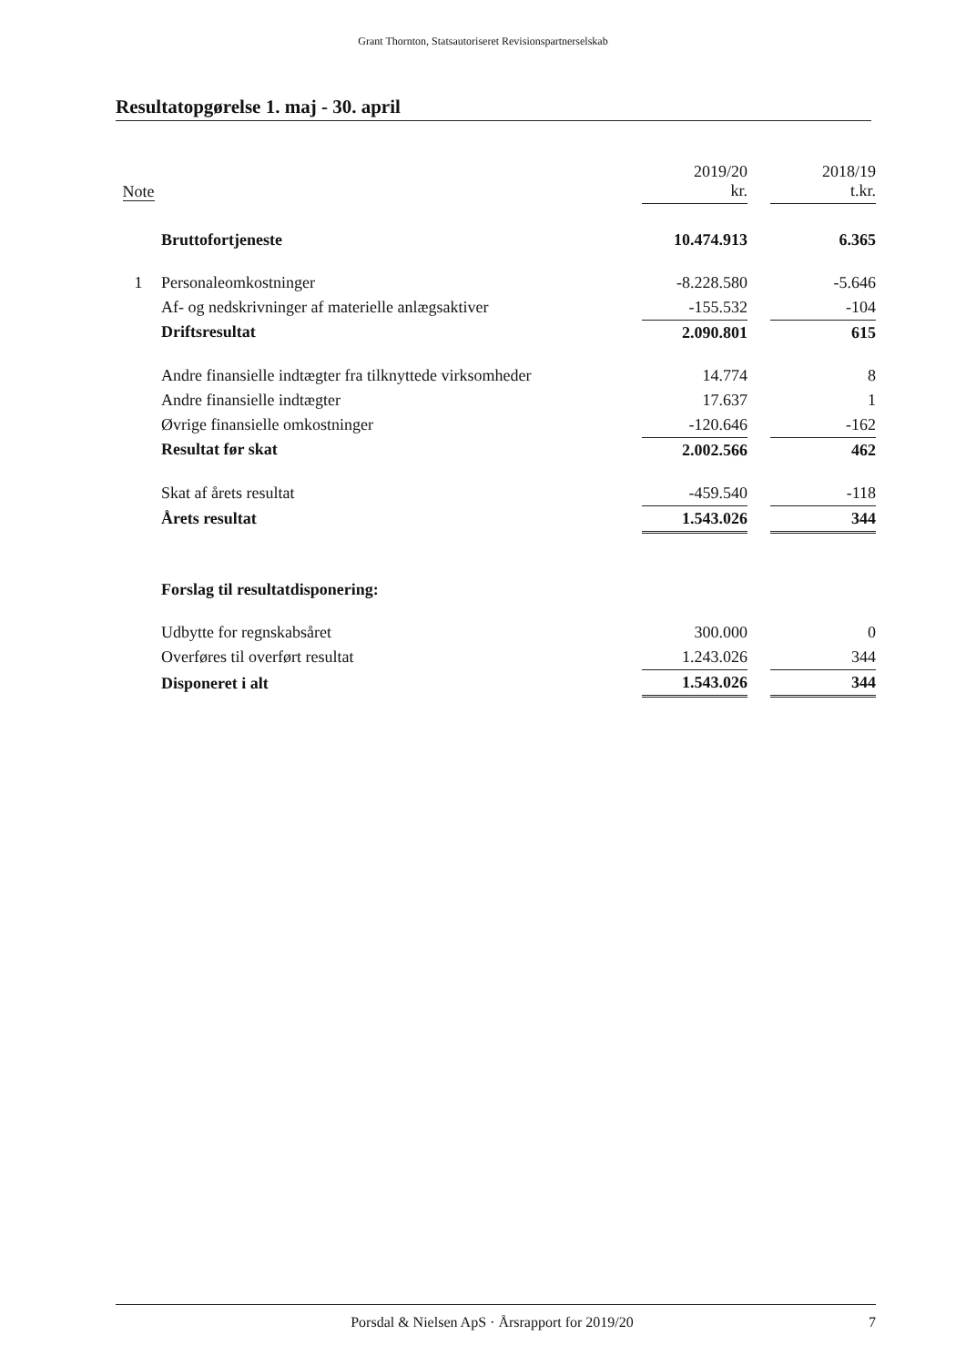Grant Thornton, Statsautoriseret Revisionspartnerselskab
Resultatopgørelse 1. maj - 30. april
| Note | | 2019/20 kr. | | 2018/19 t.kr. |
| --- | --- | --- | --- | --- |
| | Bruttofortjeneste | 10.474.913 | | 6.365 |
| 1 | Personaleomkostninger | -8.228.580 | | -5.646 |
| | Af- og nedskrivninger af materielle anlægsaktiver | -155.532 | | -104 |
| | Driftsresultat | 2.090.801 | | 615 |
| | Andre finansielle indtægter fra tilknyttede virksomheder | 14.774 | | 8 |
| | Andre finansielle indtægter | 17.637 | | 1 |
| | Øvrige finansielle omkostninger | -120.646 | | -162 |
| | Resultat før skat | 2.002.566 | | 462 |
| | Skat af årets resultat | -459.540 | | -118 |
| | Årets resultat | 1.543.026 | | 344 |
| | Forslag til resultatdisponering: | | | |
| | Udbytte for regnskabsåret | 300.000 | | 0 |
| | Overføres til overført resultat | 1.243.026 | | 344 |
| | Disponeret i alt | 1.543.026 | | 344 |
Porsdal & Nielsen ApS · Årsrapport for 2019/20 7